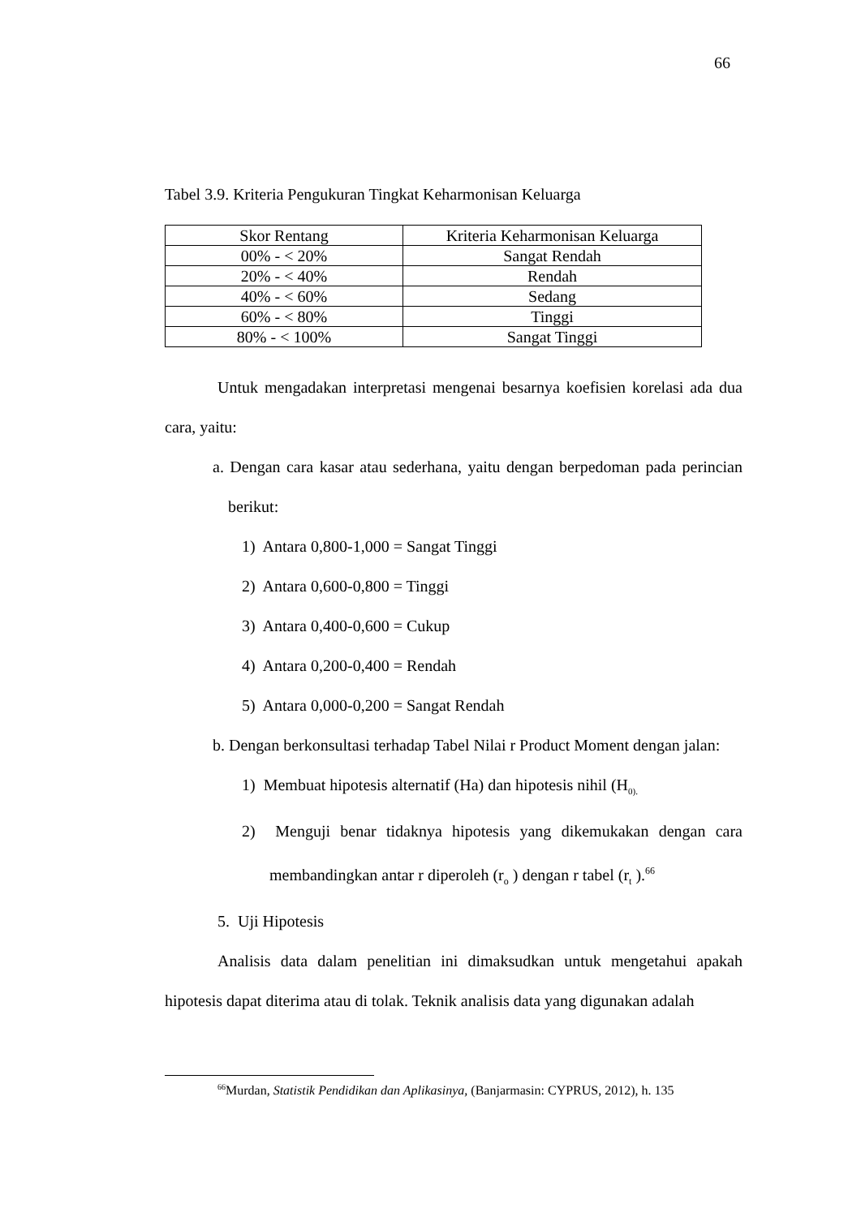66
Tabel 3.9. Kriteria Pengukuran Tingkat Keharmonisan Keluarga
| Skor Rentang | Kriteria Keharmonisan Keluarga |
| 00% - < 20% | Sangat Rendah |
| 20% - < 40% | Rendah |
| 40% - < 60% | Sedang |
| 60% - < 80% | Tinggi |
| 80% - < 100% | Sangat Tinggi |
Untuk mengadakan interpretasi mengenai besarnya koefisien korelasi ada dua cara, yaitu:
a. Dengan cara kasar atau sederhana, yaitu dengan berpedoman pada perincian berikut:
1) Antara 0,800-1,000 = Sangat Tinggi
2) Antara 0,600-0,800 = Tinggi
3) Antara 0,400-0,600 = Cukup
4) Antara 0,200-0,400 = Rendah
5) Antara 0,000-0,200 = Sangat Rendah
b. Dengan berkonsultasi terhadap Tabel Nilai r Product Moment dengan jalan:
1) Membuat hipotesis alternatif (Ha) dan hipotesis nihil (H<sub>0).</sub>
2) Menguji benar tidaknya hipotesis yang dikemukakan dengan cara membandingkan antar r diperoleh (r<sub>o</sub> ) dengan r tabel (r<sub>t</sub> ).<sup>66</sup>
5. Uji Hipotesis
Analisis data dalam penelitian ini dimaksudkan untuk mengetahui apakah hipotesis dapat diterima atau di tolak. Teknik analisis data yang digunakan adalah
<sup>66</sup> Murdan, Statistik Pendidikan dan Aplikasinya, (Banjarmasin: CYPRUS, 2012), h. 135